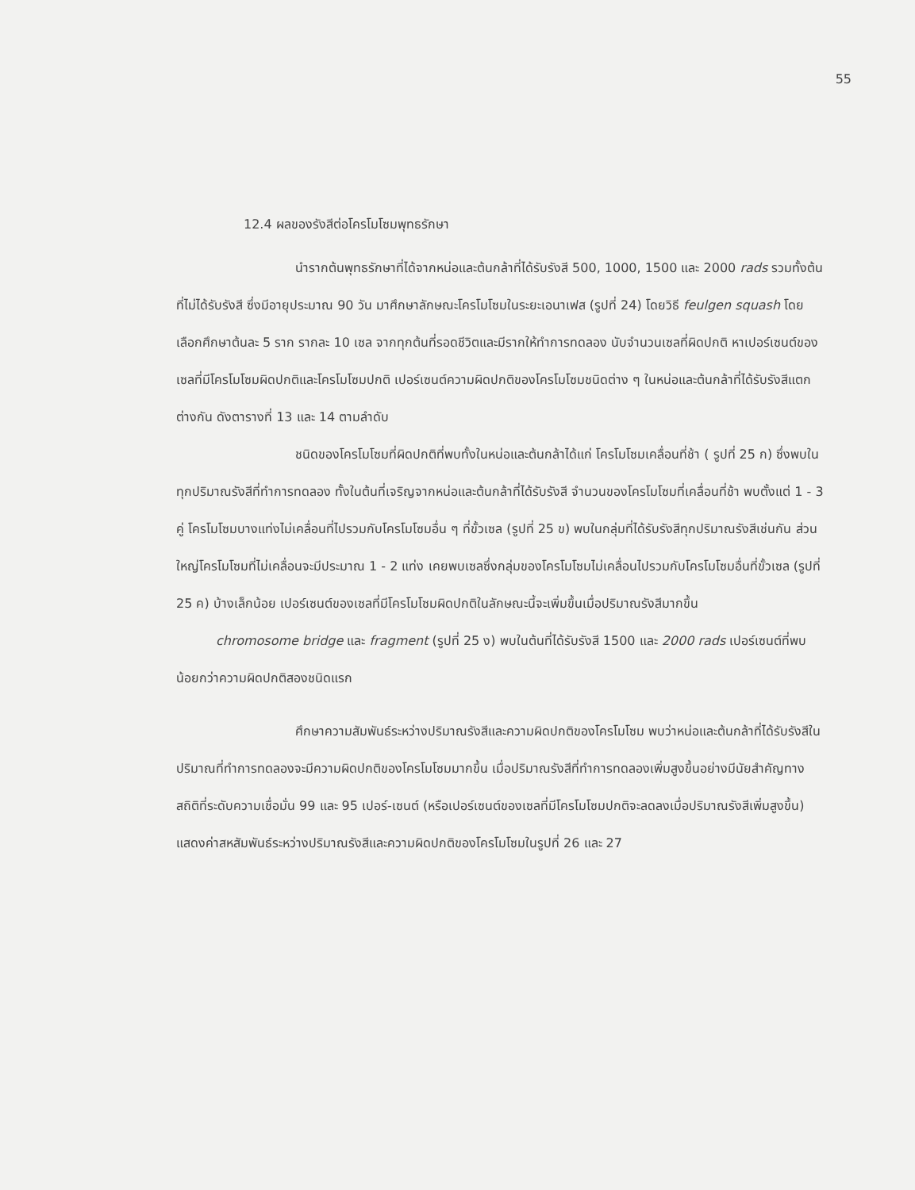55
12.4 ผลของรังสีต่อโครโมโซมพุทธรักษา
นำรากต้นพุทธรักษาที่ได้จากหน่อและต้นกล้าที่ได้รับรังสี 500, 1000, 1500 และ 2000 rads รวมทั้งต้นที่ไม่ได้รับรังสี ซึ่งมีอายุประมาณ 90 วัน มาศึกษาลักษณะโครโมโซมในระยะเอนาเฟส (รูปที่ 24) โดยวิธี feulgen squash โดยเลือกศึกษาต้นละ 5 ราก รากละ 10 เซล จากทุกต้นที่รอดชีวิตและมีรากให้ทำการทดลอง นับจำนวนเซลที่ผิดปกติ หาเปอร์เซนต์ของเซลที่มีโครโมโซมผิดปกติและโครโมโซมปกติ เปอร์เซนต์ความผิดปกติของโครโมโซมชนิดต่าง ๆ ในหน่อและต้นกล้าที่ได้รับรังสีแตกต่างกัน ดังตารางที่ 13 และ 14 ตามลำดับ
ชนิดของโครโมโซมที่ผิดปกติที่พบทั้งในหน่อและต้นกล้าได้แก่ โครโมโซมเคลื่อนที่ช้า ( รูปที่ 25 ก) ซึ่งพบในทุกปริมาณรังสีที่ทำการทดลอง ทั้งในต้นที่เจริญจากหน่อและต้นกล้าที่ได้รับรังสี จำนวนของโครโมโซมที่เคลื่อนที่ช้า พบตั้งแต่ 1 - 3 คู่ โครโมโซมบางแท่งไม่เคลื่อนที่ไปรวมกับโครโมโซมอื่น ๆ ที่ขั้วเซล (รูปที่ 25 ข) พบในกลุ่มที่ได้รับรังสีทุกปริมาณรังสีเช่นกัน ส่วนใหญ่โครโมโซมที่ไม่เคลื่อนจะมีประมาณ 1 - 2 แท่ง เคยพบเซลซึ่งกลุ่มของโครโมโซมไม่เคลื่อนไปรวมกับโครโมโซมอื่นที่ขั้วเซล (รูปที่ 25 ค) บ้างเล็กน้อย เปอร์เซนต์ของเซลที่มีโครโมโซมผิดปกติในลักษณะนี้จะเพิ่มขึ้นเมื่อปริมาณรังสีมากขึ้น
chromosome bridge และ fragment (รูปที่ 25 ง) พบในต้นที่ได้รับรังสี 1500 และ 2000 rads เปอร์เซนต์ที่พบน้อยกว่าความผิดปกติสองชนิดแรก
ศึกษาความสัมพันธ์ระหว่างปริมาณรังสีและความผิดปกติของโครโมโซม พบว่าหน่อและต้นกล้าที่ได้รับรังสีในปริมาณที่ทำการทดลองจะมีความผิดปกติของโครโมโซมมากขึ้น เมื่อปริมาณรังสีที่ทำการทดลองเพิ่มสูงขึ้นอย่างมีนัยสำคัญทางสถิติที่ระดับความเชื่อมั่น 99 และ 95 เปอร์-เซนต์ (หรือเปอร์เซนต์ของเซลที่มีโครโมโซมปกติจะลดลงเมื่อปริมาณรังสีเพิ่มสูงขึ้น) แสดงค่าสหสัมพันธ์ระหว่างปริมาณรังสีและความผิดปกติของโครโมโซมในรูปที่ 26 และ 27